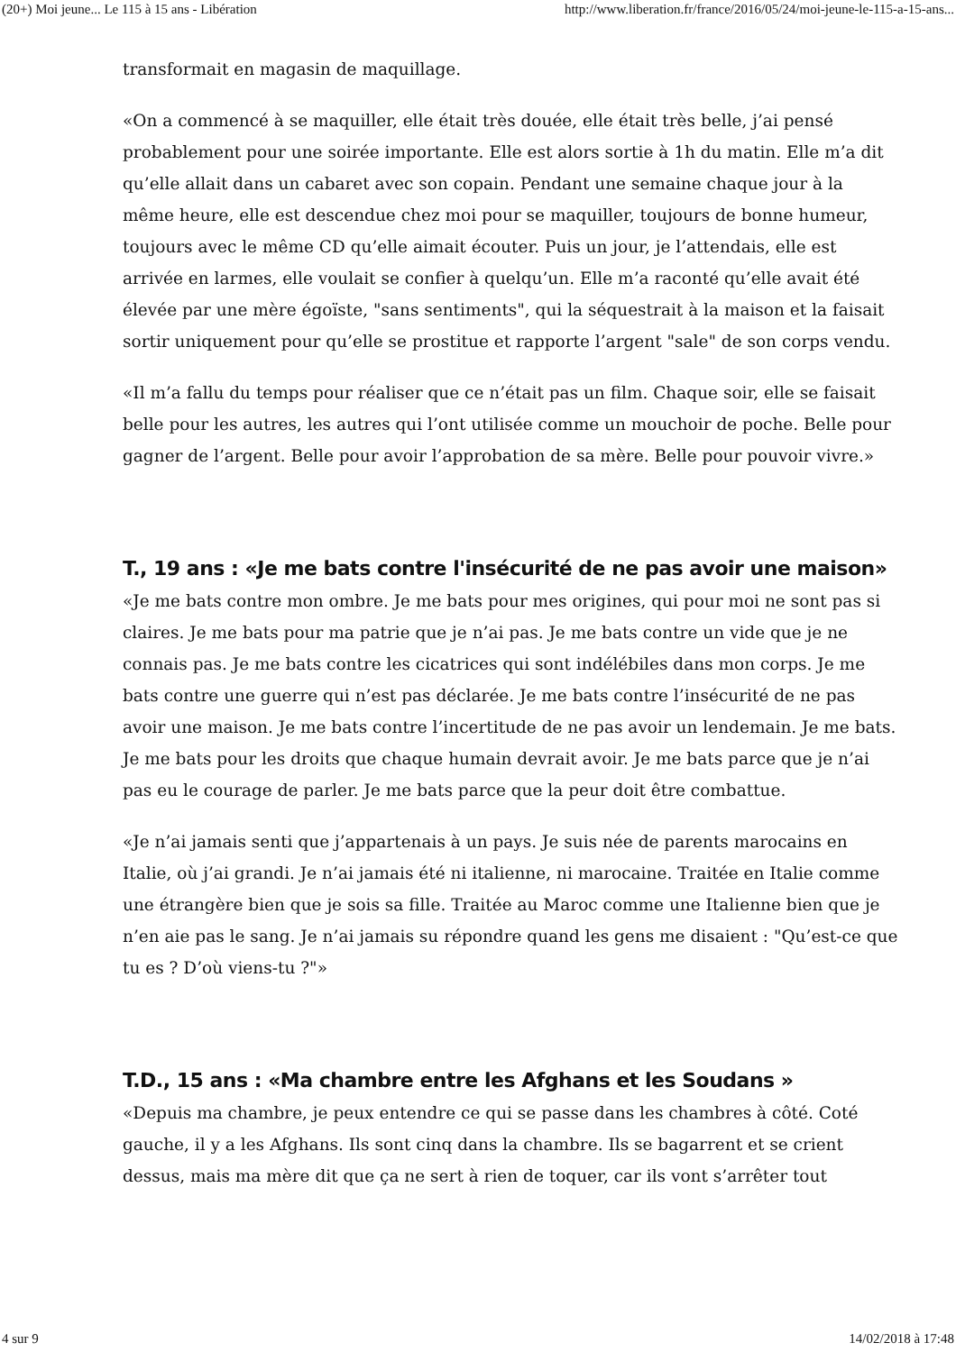(20+) Moi jeune... Le 115 à 15 ans - Libération http://www.liberation.fr/france/2016/05/24/moi-jeune-le-115-a-15-ans...
transformait en magasin de maquillage.
«On a commencé à se maquiller, elle était très douée, elle était très belle, j’ai pensé probablement pour une soirée importante. Elle est alors sortie à 1h du matin. Elle m’a dit qu’elle allait dans un cabaret avec son copain. Pendant une semaine chaque jour à la même heure, elle est descendue chez moi pour se maquiller, toujours de bonne humeur, toujours avec le même CD qu’elle aimait écouter. Puis un jour, je l’attendais, elle est arrivée en larmes, elle voulait se confier à quelqu’un. Elle m’a raconté qu’elle avait été élevée par une mère égoïste, "sans sentiments", qui la séquestrait à la maison et la faisait sortir uniquement pour qu’elle se prostitue et rapporte l’argent "sale" de son corps vendu.
«Il m’a fallu du temps pour réaliser que ce n’était pas un film. Chaque soir, elle se faisait belle pour les autres, les autres qui l’ont utilisée comme un mouchoir de poche. Belle pour gagner de l’argent. Belle pour avoir l’approbation de sa mère. Belle pour pouvoir vivre.»
T., 19 ans : «Je me bats contre l'insécurité de ne pas avoir une maison»
«Je me bats contre mon ombre. Je me bats pour mes origines, qui pour moi ne sont pas si claires. Je me bats pour ma patrie que je n’ai pas. Je me bats contre un vide que je ne connais pas. Je me bats contre les cicatrices qui sont indélébiles dans mon corps. Je me bats contre une guerre qui n’est pas déclarée. Je me bats contre l’insécurité de ne pas avoir une maison. Je me bats contre l’incertitude de ne pas avoir un lendemain. Je me bats. Je me bats pour les droits que chaque humain devrait avoir. Je me bats parce que je n’ai pas eu le courage de parler. Je me bats parce que la peur doit être combattue.
«Je n’ai jamais senti que j’appartenais à un pays. Je suis née de parents marocains en Italie, où j’ai grandi. Je n’ai jamais été ni italienne, ni marocaine. Traitée en Italie comme une étrangère bien que je sois sa fille. Traitée au Maroc comme une Italienne bien que je n’en aie pas le sang. Je n’ai jamais su répondre quand les gens me disaient : "Qu’est-ce que tu es ? D’où viens-tu ?"»
T.D., 15 ans : «Ma chambre entre les Afghans et les Soudans »
«Depuis ma chambre, je peux entendre ce qui se passe dans les chambres à côté. Coté gauche, il y a les Afghans. Ils sont cinq dans la chambre. Ils se bagarrent et se crient dessus, mais ma mère dit que ça ne sert à rien de toquer, car ils vont s’arrêter tout
4 sur 9 14/02/2018 à 17:48